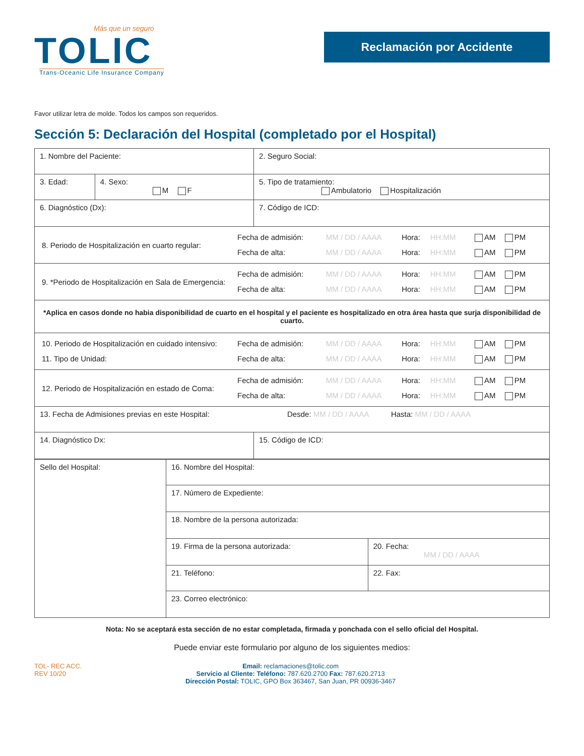Más que un seguro
TOLIC
Trans-Oceanic Life Insurance Company
Reclamación por Accidente
Favor utilizar letra de molde. Todos los campos son requeridos.
Sección 5: Declaración del Hospital (completado por el Hospital)
| 1. Nombre del Paciente: | | 2. Seguro Social: |
| 3. Edad: | 4. Sexo: M F | 5. Tipo de tratamiento: Ambulatorio Hospitalización |
| 6. Diagnóstico (Dx): | | 7. Código de ICD: |
| / 8. Periodo de Hospitalización en cuarto regular: / Fecha de admisión: / MM / DD / AAAA / Hora: / HH:MM / AM PM / / / Fecha de alta: / MM / DD / AAAA / Hora: / HH:MM / AM PM / | | |
| / 9. *Periodo de Hospitalización en Sala de Emergencia: / Fecha de admisión: / MM / DD / AAAA / Hora: / HH:MM / AM PM / / / Fecha de alta: / MM / DD / AAAA / Hora: / HH:MM / AM PM / | | |
| *Aplica en casos donde no habia disponibilidad de cuarto en el hospital y el paciente es hospitalizado en otra área hasta que surja disponibilidad de cuarto. | | |
| / 10. Periodo de Hospitalización en cuidado intensivo: / Fecha de admisión: / MM / DD / AAAA / Hora: / HH:MM / AM PM / / 11. Tipo de Unidad: / Fecha de alta: / MM / DD / AAAA / Hora: / HH:MM / AM PM / | | |
| / 12. Periodo de Hospitalización en estado de Coma: / Fecha de admisión: / MM / DD / AAAA / Hora: / HH:MM / AM PM / / / Fecha de alta: / MM / DD / AAAA / Hora: / HH:MM / AM PM / | | |
| 13. Fecha de Admisiones previas en este Hospital: Desde: MM / DD / AAAA Hasta: MM / DD / AAAA | | |
| 14. Diagnóstico Dx: | | 15. Código de ICD: |
| Sello del Hospital: | 16. Nombre del Hospital: | |
| | 17. Número de Expediente: | |
| | 18. Nombre de la persona autorizada: | |
| | 19. Firma de la persona autorizada: | 20. Fecha: MM / DD / AAAA |
| | 21. Teléfono: | 22. Fax: |
| | 23. Correo electrónico: | |
Nota: No se aceptará esta sección de no estar completada, firmada y ponchada con el sello oficial del Hospital.
Puede enviar este formulario por alguno de los siguientes medios:
TOL- REC ACC.
REV 10/20
Email: reclamaciones@tolic.com
Servicio al Cliente: Teléfono: 787.620.2700 Fax: 787.620.2713
Dirección Postal: TOLIC, GPO Box 363467, San Juan, PR 00936-3467